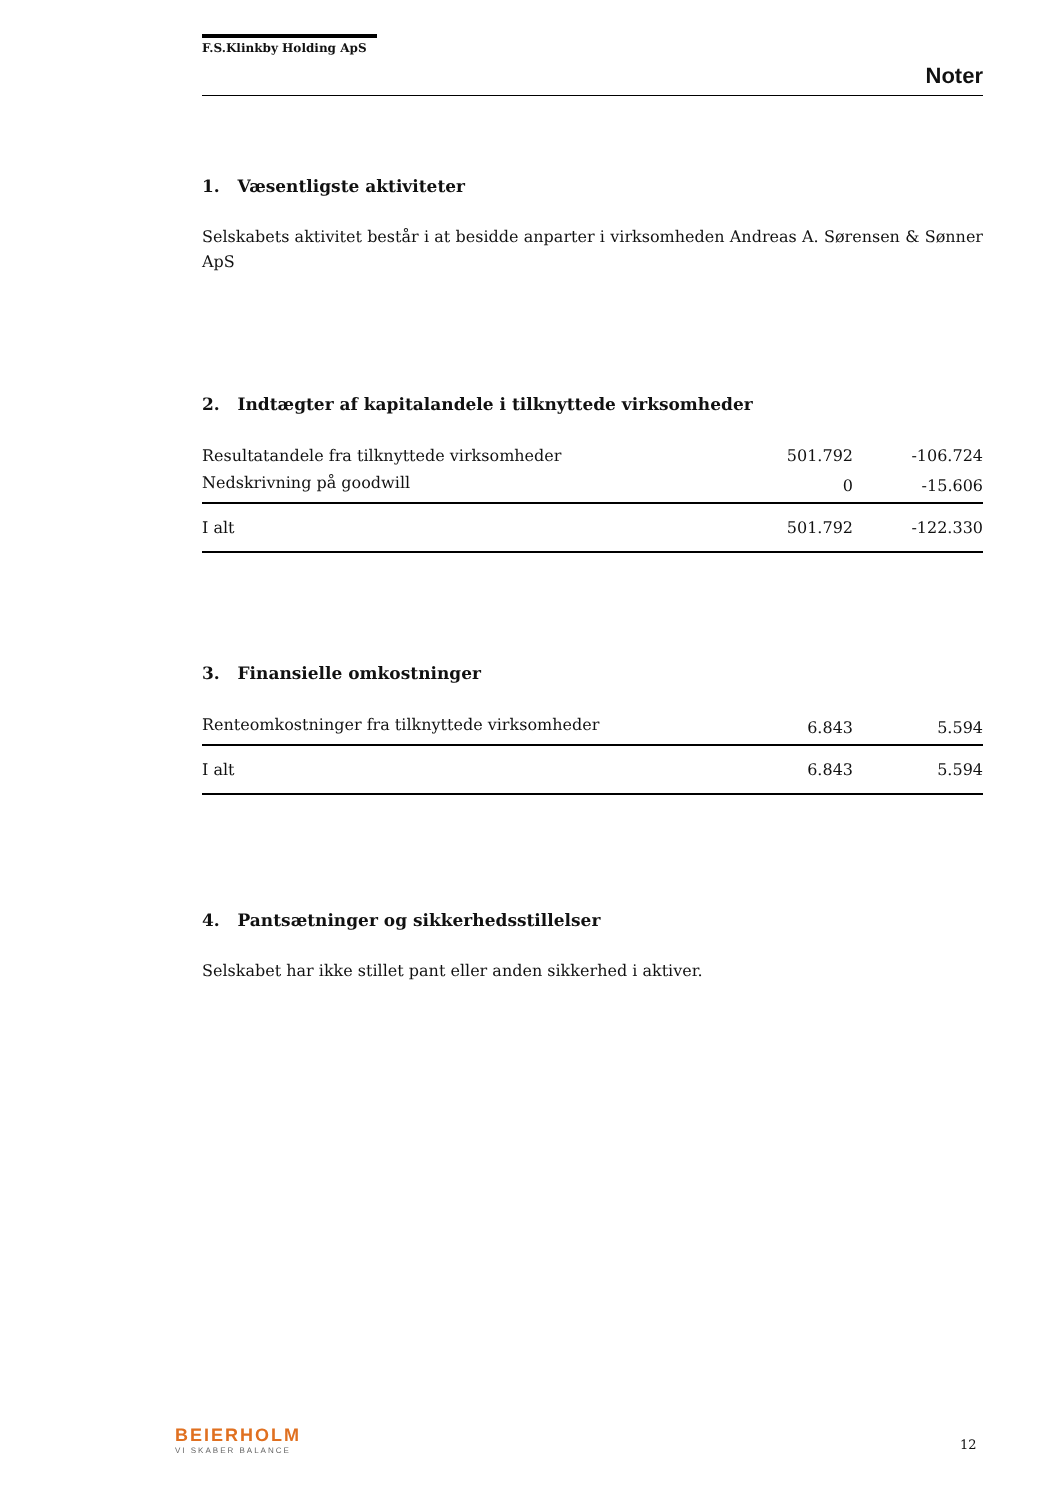F.S.Klinkby Holding ApS
Noter
1. Væsentligste aktiviteter
Selskabets aktivitet består i at besidde anparter i virksomheden Andreas A. Sørensen & Sønner ApS
2. Indtægter af kapitalandele i tilknyttede virksomheder
| Resultatandele fra tilknyttede virksomheder | 501.792 | -106.724 |
| Nedskrivning på goodwill | 0 | -15.606 |
| I alt | 501.792 | -122.330 |
3. Finansielle omkostninger
| Renteomkostninger fra tilknyttede virksomheder | 6.843 | 5.594 |
| I alt | 6.843 | 5.594 |
4. Pantsætninger og sikkerhedsstillelser
Selskabet har ikke stillet pant eller anden sikkerhed i aktiver.
BEIERHOLM
VI SKABER BALANCE
12